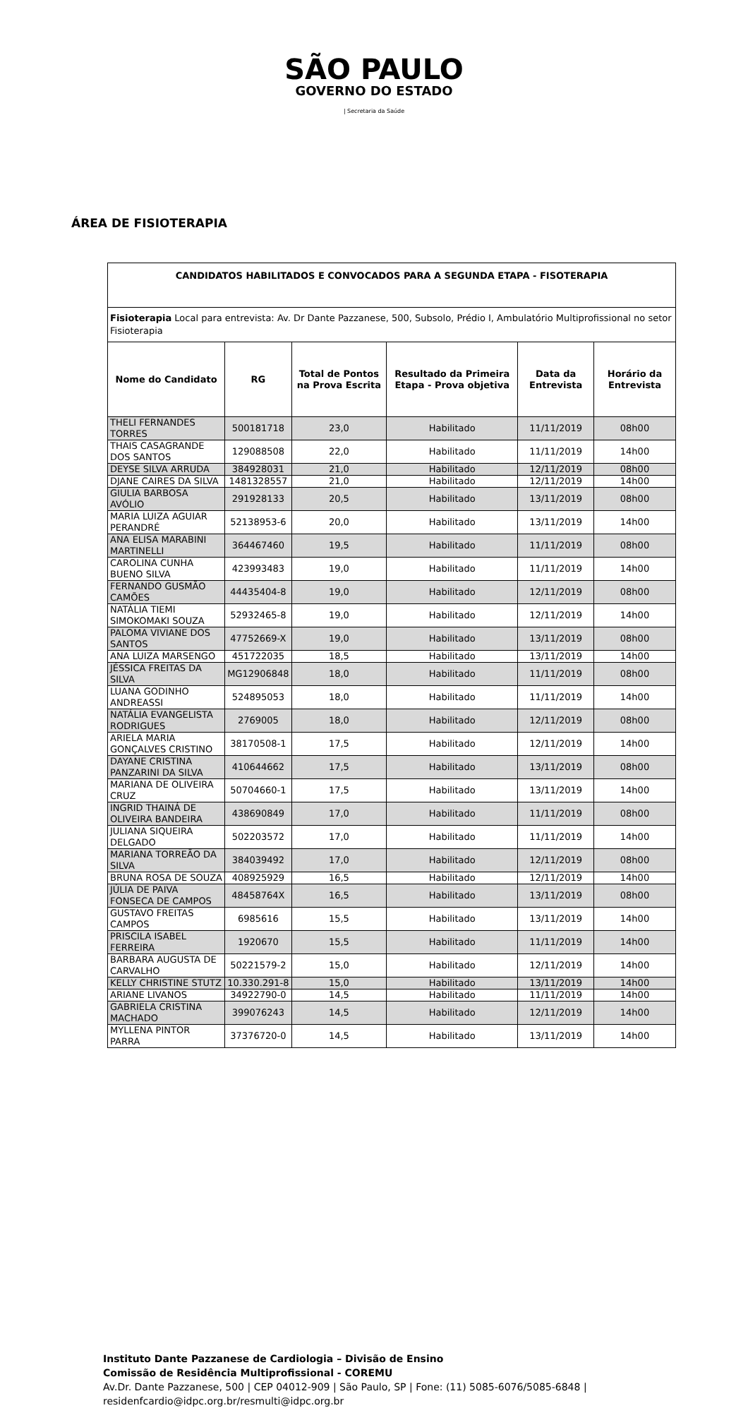SÃO PAULO
GOVERNO DO ESTADO
| Secretaria da Saúde
ÁREA DE FISIOTERAPIA
| CANDIDATOS HABILITADOS E CONVOCADOS PARA A SEGUNDA ETAPA - FISOTERAPIA | | | | | |
| --- | --- | --- | --- | --- | --- |
| Fisioterapia Local para entrevista: Av. Dr Dante Pazzanese, 500, Subsolo, Prédio I, Ambulatório Multiprofissional no setor Fisioterapia | | | | | |
| Nome do Candidato | RG | Total de Pontos na Prova Escrita | Resultado da Primeira Etapa - Prova objetiva | Data da Entrevista | Horário da Entrevista |
| THELI FERNANDES TORRES | 500181718 | 23,0 | Habilitado | 11/11/2019 | 08h00 |
| THAIS CASAGRANDE DOS SANTOS | 129088508 | 22,0 | Habilitado | 11/11/2019 | 14h00 |
| DEYSE SILVA ARRUDA | 384928031 | 21,0 | Habilitado | 12/11/2019 | 08h00 |
| DJANE CAIRES DA SILVA | 1481328557 | 21,0 | Habilitado | 12/11/2019 | 14h00 |
| GIULIA BARBOSA AVÓLIO | 291928133 | 20,5 | Habilitado | 13/11/2019 | 08h00 |
| MARIA LUIZA AGUIAR PERANDRÉ | 52138953-6 | 20,0 | Habilitado | 13/11/2019 | 14h00 |
| ANA ELISA MARABINI MARTINELLI | 364467460 | 19,5 | Habilitado | 11/11/2019 | 08h00 |
| CAROLINA CUNHA BUENO SILVA | 423993483 | 19,0 | Habilitado | 11/11/2019 | 14h00 |
| FERNANDO GUSMÃO CAMÕES | 44435404-8 | 19,0 | Habilitado | 12/11/2019 | 08h00 |
| NATÁLIA TIEMI SIMOKOMAKI SOUZA | 52932465-8 | 19,0 | Habilitado | 12/11/2019 | 14h00 |
| PALOMA VIVIANE DOS SANTOS | 47752669-X | 19,0 | Habilitado | 13/11/2019 | 08h00 |
| ANA LUIZA MARSENGO | 451722035 | 18,5 | Habilitado | 13/11/2019 | 14h00 |
| JÉSSICA FREITAS DA SILVA | MG12906848 | 18,0 | Habilitado | 11/11/2019 | 08h00 |
| LUANA GODINHO ANDREASSI | 524895053 | 18,0 | Habilitado | 11/11/2019 | 14h00 |
| NATÁLIA EVANGELISTA RODRIGUES | 2769005 | 18,0 | Habilitado | 12/11/2019 | 08h00 |
| ARIELA MARIA GONÇALVES CRISTINO | 38170508-1 | 17,5 | Habilitado | 12/11/2019 | 14h00 |
| DAYANE CRISTINA PANZARINI DA SILVA | 410644662 | 17,5 | Habilitado | 13/11/2019 | 08h00 |
| MARIANA DE OLIVEIRA CRUZ | 50704660-1 | 17,5 | Habilitado | 13/11/2019 | 14h00 |
| INGRID THAINÁ DE OLIVEIRA BANDEIRA | 438690849 | 17,0 | Habilitado | 11/11/2019 | 08h00 |
| JULIANA SIQUEIRA DELGADO | 502203572 | 17,0 | Habilitado | 11/11/2019 | 14h00 |
| MARIANA TORREÃO DA SILVA | 384039492 | 17,0 | Habilitado | 12/11/2019 | 08h00 |
| BRUNA ROSA DE SOUZA | 408925929 | 16,5 | Habilitado | 12/11/2019 | 14h00 |
| JÚLIA DE PAIVA FONSECA DE CAMPOS | 48458764X | 16,5 | Habilitado | 13/11/2019 | 08h00 |
| GUSTAVO FREITAS CAMPOS | 6985616 | 15,5 | Habilitado | 13/11/2019 | 14h00 |
| PRISCILA ISABEL FERREIRA | 1920670 | 15,5 | Habilitado | 11/11/2019 | 14h00 |
| BARBARA AUGUSTA DE CARVALHO | 50221579-2 | 15,0 | Habilitado | 12/11/2019 | 14h00 |
| KELLY CHRISTINE STUTZ | 10.330.291-8 | 15,0 | Habilitado | 13/11/2019 | 14h00 |
| ARIANE LIVANOS | 34922790-0 | 14,5 | Habilitado | 11/11/2019 | 14h00 |
| GABRIELA CRISTINA MACHADO | 399076243 | 14,5 | Habilitado | 12/11/2019 | 14h00 |
| MYLLENA PINTOR PARRA | 37376720-0 | 14,5 | Habilitado | 13/11/2019 | 14h00 |
Instituto Dante Pazzanese de Cardiologia – Divisão de Ensino
Comissão de Residência Multiprofissional - COREMU
Av.Dr. Dante Pazzanese, 500 | CEP 04012-909 | São Paulo, SP | Fone: (11) 5085-6076/5085-6848 |
residenfcardio@idpc.org.br/resmulti@idpc.org.br